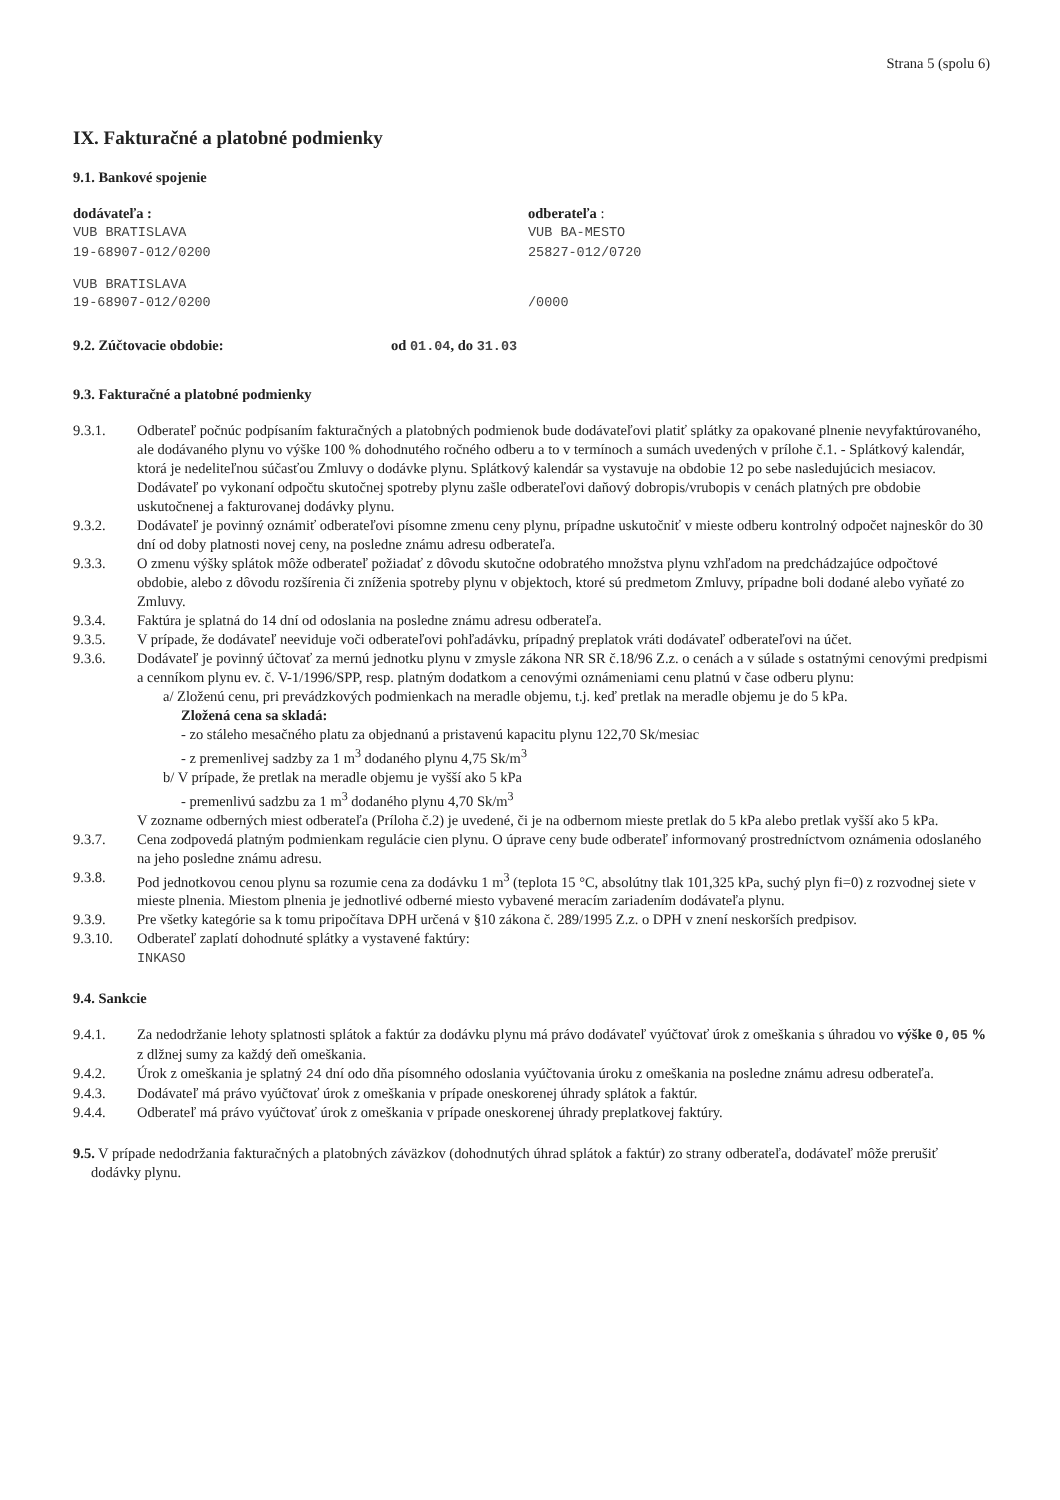Strana 5 (spolu 6)
IX. Fakturačné a platobné podmienky
9.1. Bankové spojenie
dodávateľa :
VUB BRATISLAVA
19-68907-012/0200
odberateľa :
VUB BA-MESTO
25827-012/0720
VUB BRATISLAVA
19-68907-012/0200
/0000
9.2. Zúčtovacie obdobie: od 01.04, do 31.03
9.3. Fakturačné a platobné podmienky
9.3.1. Odberateľ počnúc podpísaním fakturačných a platobných podmienok bude dodávateľovi platiť splátky za opakované plnenie nevyfaktúrovaného, ale dodávaného plynu vo výške 100 % dohodnutého ročného odberu a to v termínoch a sumách uvedených v prílohe č.1. - Splátkový kalendár, ktorá je nedeliteľnou súčasťou Zmluvy o dodávke plynu. Splátkový kalendár sa vystavuje na obdobie 12 po sebe nasledujúcich mesiacov. Dodávateľ po vykonaní odpočtu skutočnej spotreby plynu zašle odberateľovi daňový dobropis/vrubopis v cenách platných pre obdobie uskutočnenej a fakturovanej dodávky plynu.
9.3.2. Dodávateľ je povinný oznámiť odberateľovi písomne zmenu ceny plynu, prípadne uskutočniť v mieste odberu kontrolný odpočet najneskôr do 30 dní od doby platnosti novej ceny, na posledne známu adresu odberateľa.
9.3.3. O zmenu výšky splátok môže odberateľ požiadať z dôvodu skutočne odobratého množstva plynu vzhľadom na predchádzajúce odpočtové obdobie, alebo z dôvodu rozšírenia či zníženia spotreby plynu v objektoch, ktoré sú predmetom Zmluvy, prípadne boli dodané alebo vyňaté zo Zmluvy.
9.3.4. Faktúra je splatná do 14 dní od odoslania na posledne známu adresu odberateľa.
9.3.5. V prípade, že dodávateľ neeviduje voči odberateľovi pohľadávku, prípadný preplatok vráti dodávateľ odberateľovi na účet.
9.3.6. Dodávateľ je povinný účtovať za mernú jednotku plynu v zmysle zákona NR SR č.18/96 Z.z. o cenách a v súlade s ostatnými cenovými predpismi a cenníkom plynu ev. č. V-1/1996/SPP, resp. platným dodatkom a cenovými oznámeniami cenu platnú v čase odberu plynu:
a/ Zloženú cenu, pri prevádzkových podmienkach na meradle objemu, t.j. keď pretlak na meradle objemu je do 5 kPa.
Zložená cena sa skladá:
- zo stáleho mesačného platu za objednanú a pristavenú kapacitu plynu 122,70 Sk/mesiac
- z premenlivej sadzby za 1 m<sup>3</sup> dodaného plynu 4,75 Sk/m<sup>3</sup>
b/ V prípade, že pretlak na meradle objemu je vyšší ako 5 kPa
- premenlivú sadzbu za 1 m<sup>3</sup> dodaného plynu 4,70 Sk/m<sup>3</sup>
V zozname odberných miest odberateľa (Príloha č.2) je uvedené, či je na odbernom mieste pretlak do 5 kPa alebo pretlak vyšší ako 5 kPa.
9.3.7. Cena zodpovedá platným podmienkam regulácie cien plynu. O úprave ceny bude odberateľ informovaný prostredníctvom oznámenia odoslaného na jeho posledne známu adresu.
9.3.8. Pod jednotkovou cenou plynu sa rozumie cena za dodávku 1 m<sup>3</sup> (teplota 15 °C, absolútny tlak 101,325 kPa, suchý plyn fi=0) z rozvodnej siete v mieste plnenia. Miestom plnenia je jednotlivé odberné miesto vybavené meracím zariadením dodávateľa plynu.
9.3.9. Pre všetky kategórie sa k tomu pripočítava DPH určená v §10 zákona č. 289/1995 Z.z. o DPH v znení neskorších predpisov.
9.3.10. Odberateľ zaplatí dohodnuté splátky a vystavené faktúry:
INKASO
9.4. Sankcie
9.4.1. Za nedodržanie lehoty splatnosti splátok a faktúr za dodávku plynu má právo dodávateľ vyúčtovať úrok z omeškania s úhradou vo výške 0,05 % z dlžnej sumy za každý deň omeškania.
9.4.2. Úrok z omeškania je splatný 24 dní odo dňa písomného odoslania vyúčtovania úroku z omeškania na posledne známu adresu odberateľa.
9.4.3. Dodávateľ má právo vyúčtovať úrok z omeškania v prípade oneskorenej úhrady splátok a faktúr.
9.4.4. Odberateľ má právo vyúčtovať úrok z omeškania v prípade oneskorenej úhrady preplatkovej faktúry.
9.5. V prípade nedodržania fakturačných a platobných záväzkov (dohodnutých úhrad splátok a faktúr) zo strany odberateľa, dodávateľ môže prerušiť dodávky plynu.